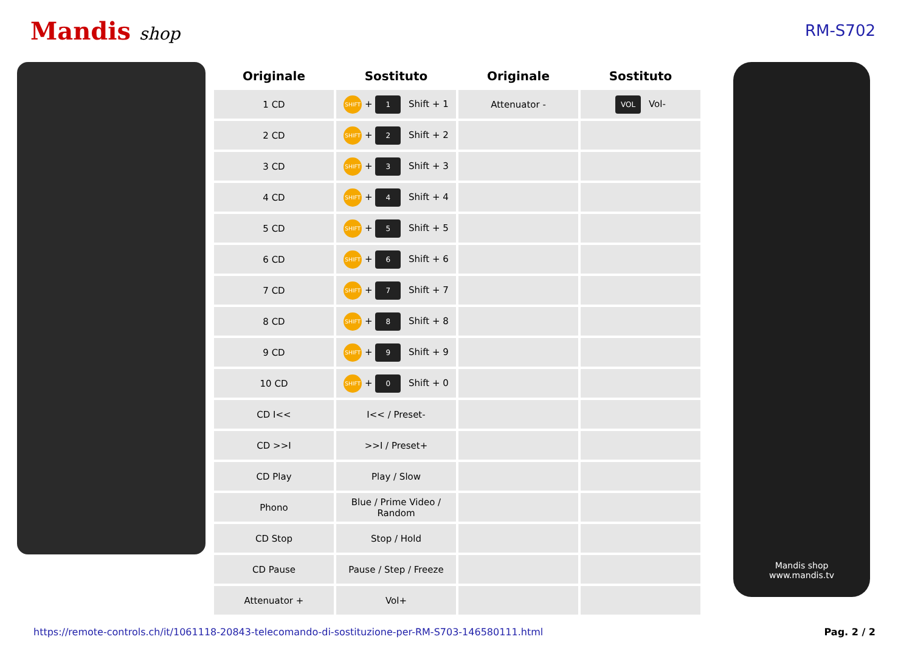Mandis shop RM-S702
| Originale | Sostituto | Originale | Sostituto |
| --- | --- | --- | --- |
| 1 CD | SHIFT + 1 Shift + 1 | Attenuator - | VOL Vol- |
| 2 CD | SHIFT + 2 Shift + 2 | | |
| 3 CD | SHIFT + 3 Shift + 3 | | |
| 4 CD | SHIFT + 4 Shift + 4 | | |
| 5 CD | SHIFT + 5 Shift + 5 | | |
| 6 CD | SHIFT + 6 Shift + 6 | | |
| 7 CD | SHIFT + 7 Shift + 7 | | |
| 8 CD | SHIFT + 8 Shift + 8 | | |
| 9 CD | SHIFT + 9 Shift + 9 | | |
| 10 CD | SHIFT + 0 Shift + 0 | | |
| CD I<< | I<< / Preset- | | |
| CD >>I | >>I / Preset+ | | |
| CD Play | Play / Slow | | |
| Phono | Blue / Prime Video / Random | | |
| CD Stop | Stop / Hold | | |
| CD Pause | Pause / Step / Freeze | | |
| Attenuator + | Vol+ | | |
Mandis shop
www.mandis.tv
https://remote-controls.ch/it/1061118-20843-telecomando-di-sostituzione-per-RM-S703-146580111.html Pag. 2 / 2